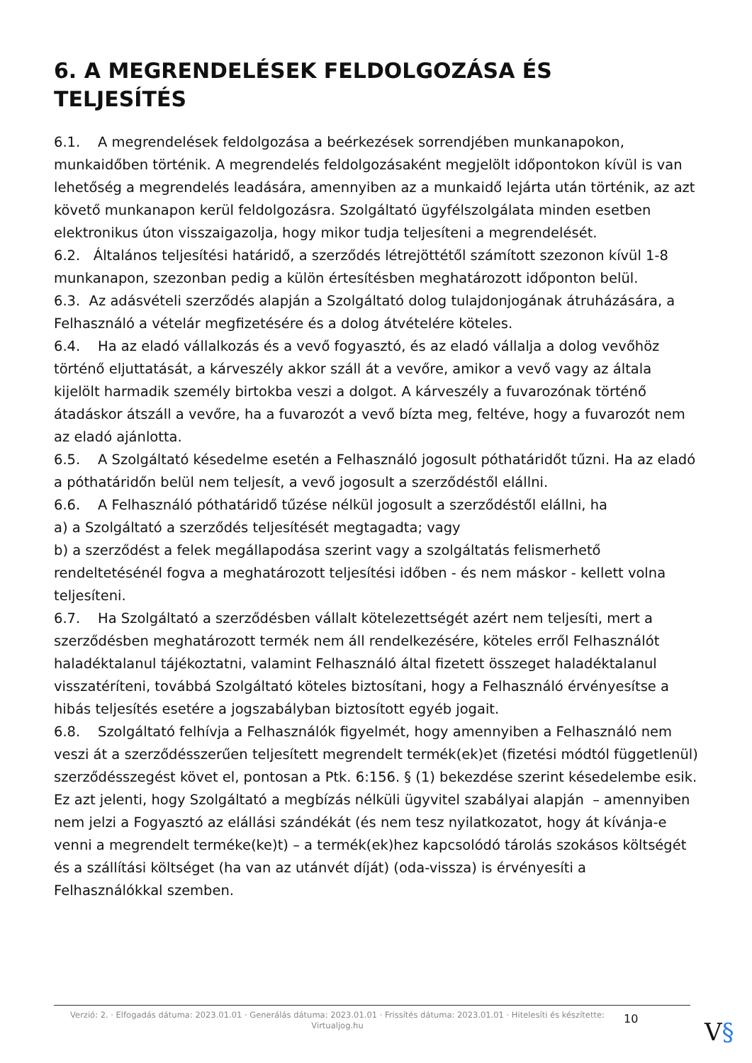6. A MEGRENDELÉSEK FELDOLGOZÁSA ÉS TELJESÍTÉS
6.1. A megrendelések feldolgozása a beérkezések sorrendjében munkanapokon, munkaidőben történik. A megrendelés feldolgozásaként megjelölt időpontokon kívül is van lehetőség a megrendelés leadására, amennyiben az a munkaidő lejárta után történik, az azt követő munkanapon kerül feldolgozásra. Szolgáltató ügyfélszolgálata minden esetben elektronikus úton visszaigazolja, hogy mikor tudja teljesíteni a megrendelését.
6.2. Általános teljesítési határidő, a szerződés létrejöttétől számított szezonon kívül 1-8 munkanapon, szezonban pedig a külön értesítésben meghatározott időponton belül.
6.3. Az adásvételi szerződés alapján a Szolgáltató dolog tulajdonjogának átruházására, a Felhasználó a vételár megfizetésére és a dolog átvételére köteles.
6.4. Ha az eladó vállalkozás és a vevő fogyasztó, és az eladó vállalja a dolog vevőhöz történő eljuttatását, a kárveszély akkor száll át a vevőre, amikor a vevő vagy az általa kijelölt harmadik személy birtokba veszi a dolgot. A kárveszély a fuvarozónak történő átadáskor átszáll a vevőre, ha a fuvarozót a vevő bízta meg, feltéve, hogy a fuvarozót nem az eladó ajánlotta.
6.5. A Szolgáltató késedelme esetén a Felhasználó jogosult póthatáridőt tűzni. Ha az eladó a póthatáridőn belül nem teljesít, a vevő jogosult a szerződéstől elállni.
6.6. A Felhasználó póthatáridő tűzése nélkül jogosult a szerződéstől elállni, ha
a) a Szolgáltató a szerződés teljesítését megtagadta; vagy
b) a szerződést a felek megállapodása szerint vagy a szolgáltatás felismerhető rendeltetésénél fogva a meghatározott teljesítési időben - és nem máskor - kellett volna teljesíteni.
6.7. Ha Szolgáltató a szerződésben vállalt kötelezettségét azért nem teljesíti, mert a szerződésben meghatározott termék nem áll rendelkezésére, köteles erről Felhasználót haladéktalanul tájékoztatni, valamint Felhasználó által fizetett összeget haladéktalanul visszatéríteni, továbbá Szolgáltató köteles biztosítani, hogy a Felhasználó érvényesítse a hibás teljesítés esetére a jogszabályban biztosított egyéb jogait.
6.8. Szolgáltató felhívja a Felhasználók figyelmét, hogy amennyiben a Felhasználó nem veszi át a szerződésszerűen teljesített megrendelt termék(ek)et (fizetési módtól függetlenül) szerződésszegést követ el, pontosan a Ptk. 6:156. § (1) bekezdése szerint késedelembe esik.
Ez azt jelenti, hogy Szolgáltató a megbízás nélküli ügyvitel szabályai alapján – amennyiben nem jelzi a Fogyasztó az elállási szándékát (és nem tesz nyilatkozatot, hogy át kívánja-e venni a megrendelt terméke(ke)t) – a termék(ek)hez kapcsolódó tárolás szokásos költségét és a szállítási költséget (ha van az utánvét díját) (oda-vissza) is érvényesíti a Felhasználókkal szemben.
Verzió: 2. · Elfogadás dátuma: 2023.01.01 · Generálás dátuma: 2023.01.01 · Frissítés dátuma: 2023.01.01 · Hitelesíti és készítette: Virtualjog.hu
10 V§